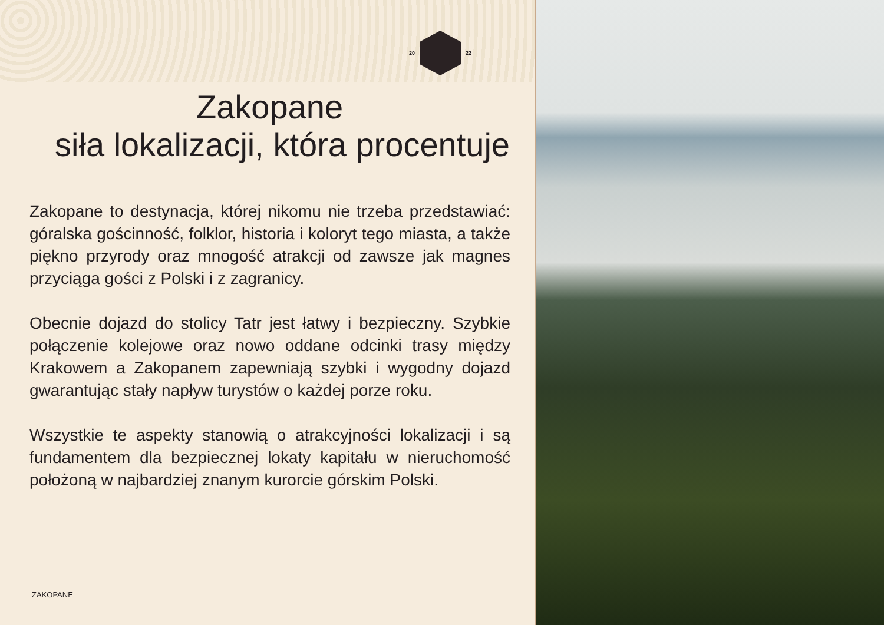20 22
Zakopane
siła lokalizacji, która procentuje
Zakopane to destynacja, której nikomu nie trzeba przedstawiać: góralska gościnność, folklor, historia i koloryt tego miasta, a także piękno przyrody oraz mnogość atrakcji od zawsze jak magnes przyciąga gości z Polski i z zagranicy.
Obecnie dojazd do stolicy Tatr jest łatwy i bezpieczny. Szybkie połączenie kolejowe oraz nowo oddane odcinki trasy między Krakowem a Zakopanem zapewniają szybki i wygodny dojazd gwarantując stały napływ turystów o każdej porze roku.
Wszystkie te aspekty stanowią o atrakcyjności lokalizacji i są fundamentem dla bezpiecznej lokaty kapitału w nieruchomość położoną w najbardziej znanym kurorcie górskim Polski.
ZAKOPANE